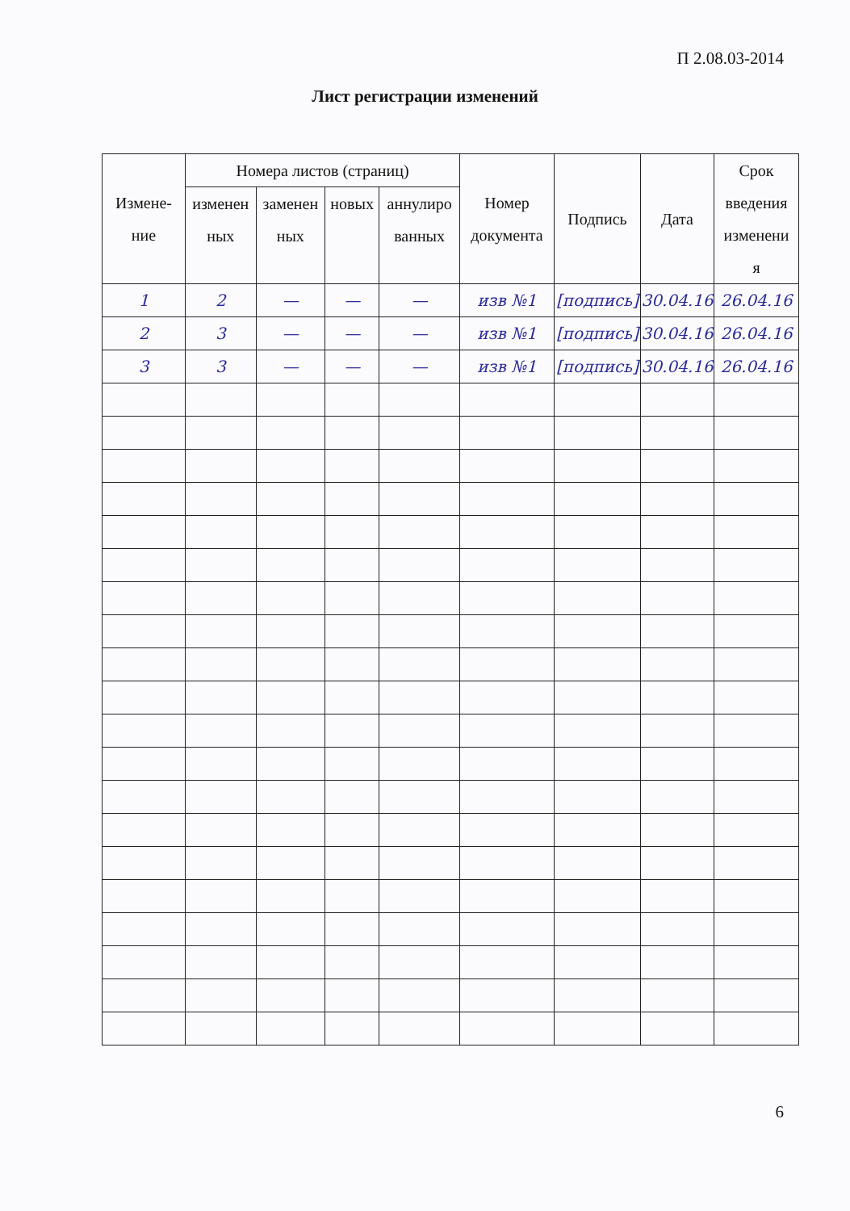П 2.08.03-2014
Лист регистрации изменений
| Измене- ние | Номера листов (страниц) | | | | Номер документа | Подпись | Дата | Срок введения изменени я |
| --- | --- | --- | --- | --- | --- | --- | --- | --- |
| | изменен ных | заменен ных | новых | аннулиро ванных | | | | |
| 1 | 2 | — | — | — | изв №1 | [подпись] | 30.04.16 | 26.04.16 |
| 2 | 3 | — | — | — | изв №1 | [подпись] | 30.04.16 | 26.04.16 |
| 3 | 3 | — | — | — | изв №1 | [подпись] | 30.04.16 | 26.04.16 |
6